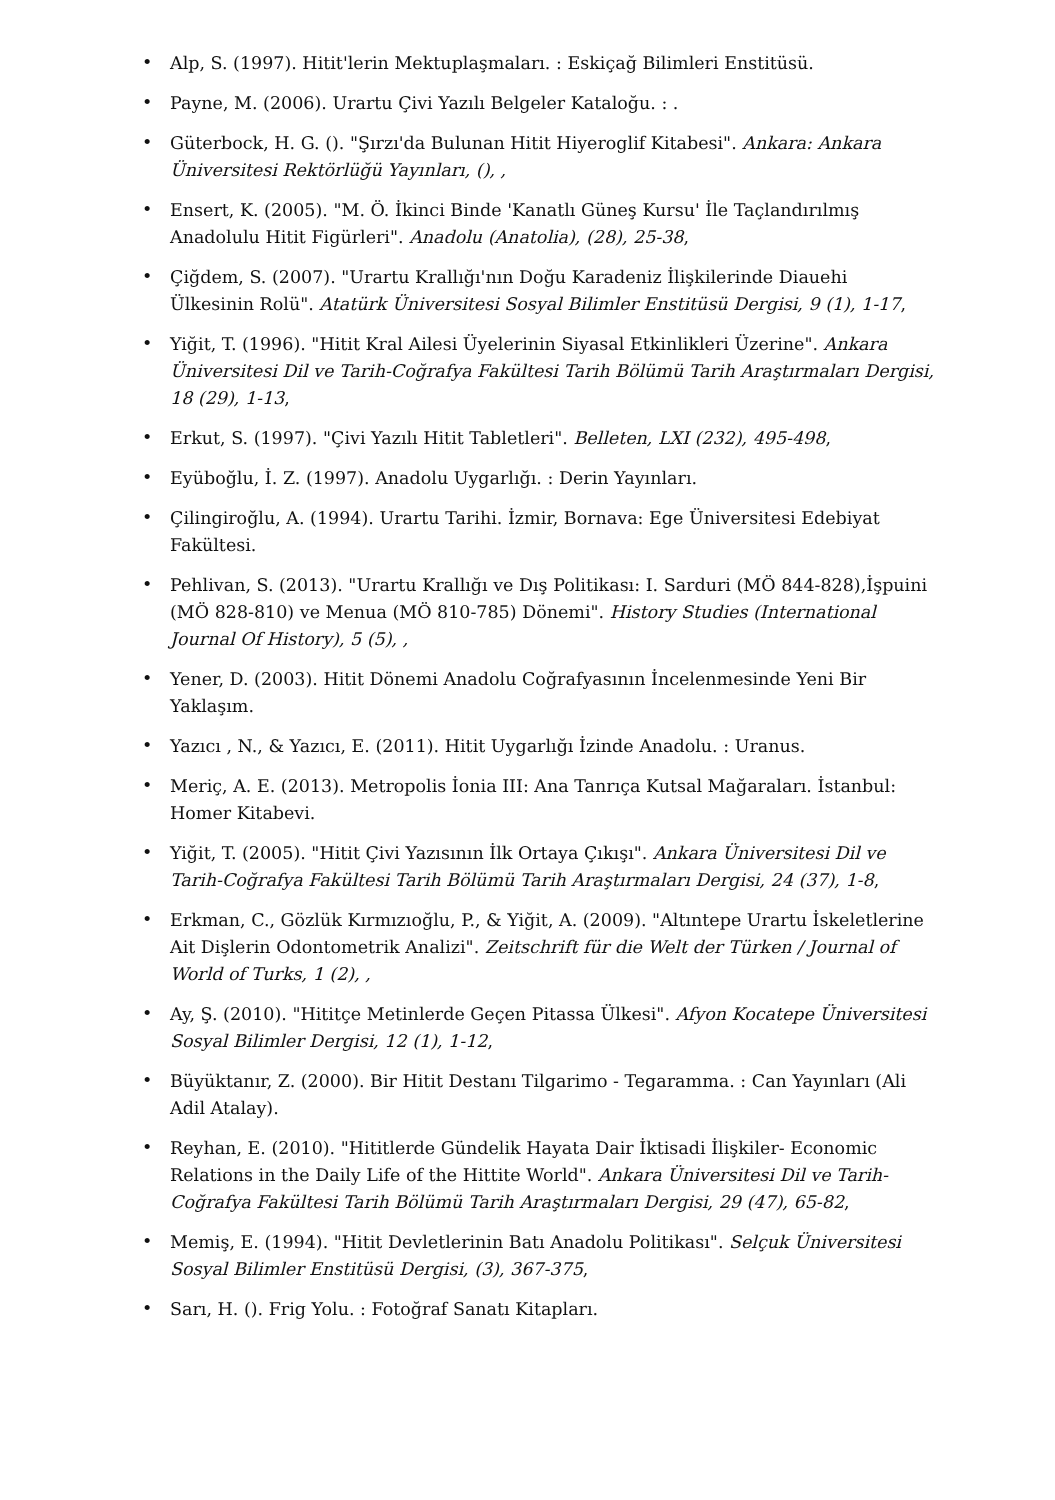• Alp, S. (1997). Hitit'lerin Mektuplaşmaları. : Eskiçağ Bilimleri Enstitüsü.
• Payne, M. (2006). Urartu Çivi Yazılı Belgeler Kataloğu. : .
• Güterbock, H. G. (). "Şırzı'da Bulunan Hitit Hiyeroglif Kitabesi". Ankara: Ankara Üniversitesi Rektörlüğü Yayınları, (), ,
• Ensert, K. (2005). "M. Ö. İkinci Binde 'Kanatlı Güneş Kursu' İle Taçlandırılmış Anadolulu Hitit Figürleri". Anadolu (Anatolia), (28), 25-38,
• Çiğdem, S. (2007). "Urartu Krallığı'nın Doğu Karadeniz İlişkilerinde Diauehi Ülkesinin Rolü". Atatürk Üniversitesi Sosyal Bilimler Enstitüsü Dergisi, 9 (1), 1-17,
• Yiğit, T. (1996). "Hitit Kral Ailesi Üyelerinin Siyasal Etkinlikleri Üzerine". Ankara Üniversitesi Dil ve Tarih-Coğrafya Fakültesi Tarih Bölümü Tarih Araştırmaları Dergisi, 18 (29), 1-13,
• Erkut, S. (1997). "Çivi Yazılı Hitit Tabletleri". Belleten, LXI (232), 495-498,
• Eyüboğlu, İ. Z. (1997). Anadolu Uygarlığı. : Derin Yayınları.
• Çilingiroğlu, A. (1994). Urartu Tarihi. İzmir, Bornava: Ege Üniversitesi Edebiyat Fakültesi.
• Pehlivan, S. (2013). "Urartu Krallığı ve Dış Politikası: I. Sarduri (MÖ 844-828),İşpuini (MÖ 828-810) ve Menua (MÖ 810-785) Dönemi". History Studies (International Journal Of History), 5 (5), ,
• Yener, D. (2003). Hitit Dönemi Anadolu Coğrafyasının İncelenmesinde Yeni Bir Yaklaşım.
• Yazıcı , N., & Yazıcı, E. (2011). Hitit Uygarlığı İzinde Anadolu. : Uranus.
• Meriç, A. E. (2013). Metropolis İonia III: Ana Tanrıça Kutsal Mağaraları. İstanbul: Homer Kitabevi.
• Yiğit, T. (2005). "Hitit Çivi Yazısının İlk Ortaya Çıkışı". Ankara Üniversitesi Dil ve Tarih-Coğrafya Fakültesi Tarih Bölümü Tarih Araştırmaları Dergisi, 24 (37), 1-8,
• Erkman, C., Gözlük Kırmızıoğlu, P., & Yiğit, A. (2009). "Altıntepe Urartu İskeletlerine Ait Dişlerin Odontometrik Analizi". Zeitschrift für die Welt der Türken / Journal of World of Turks, 1 (2), ,
• Ay, Ş. (2010). "Hititçe Metinlerde Geçen Pitassa Ülkesi". Afyon Kocatepe Üniversitesi Sosyal Bilimler Dergisi, 12 (1), 1-12,
• Büyüktanır, Z. (2000). Bir Hitit Destanı Tilgarimo - Tegaramma. : Can Yayınları (Ali Adil Atalay).
• Reyhan, E. (2010). "Hititlerde Gündelik Hayata Dair İktisadi İlişkiler- Economic Relations in the Daily Life of the Hittite World". Ankara Üniversitesi Dil ve Tarih-Coğrafya Fakültesi Tarih Bölümü Tarih Araştırmaları Dergisi, 29 (47), 65-82,
• Memiş, E. (1994). "Hitit Devletlerinin Batı Anadolu Politikası". Selçuk Üniversitesi Sosyal Bilimler Enstitüsü Dergisi, (3), 367-375,
• Sarı, H. (). Frig Yolu. : Fotoğraf Sanatı Kitapları.